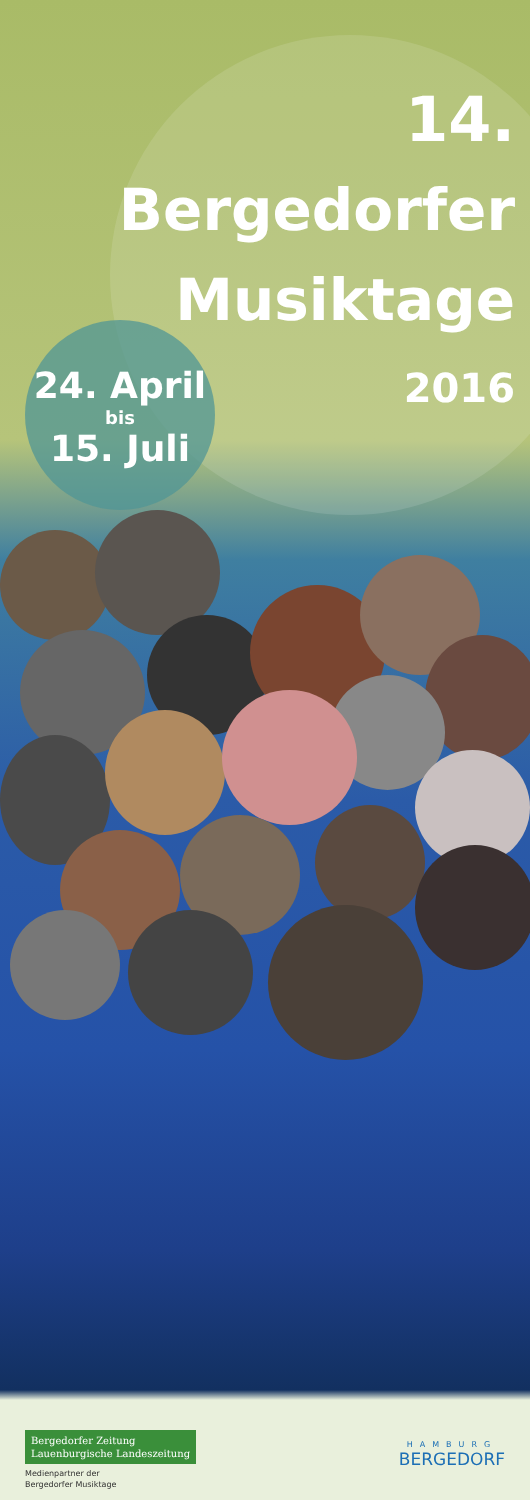14.
Bergedorfer
Musiktage
24. April
bis
15. Juli
2016
Bergedorfer Zeitung
Lauenburgische Landeszeitung
Medienpartner der
Bergedorfer Musiktage
HAMBURG
BERGEDORF